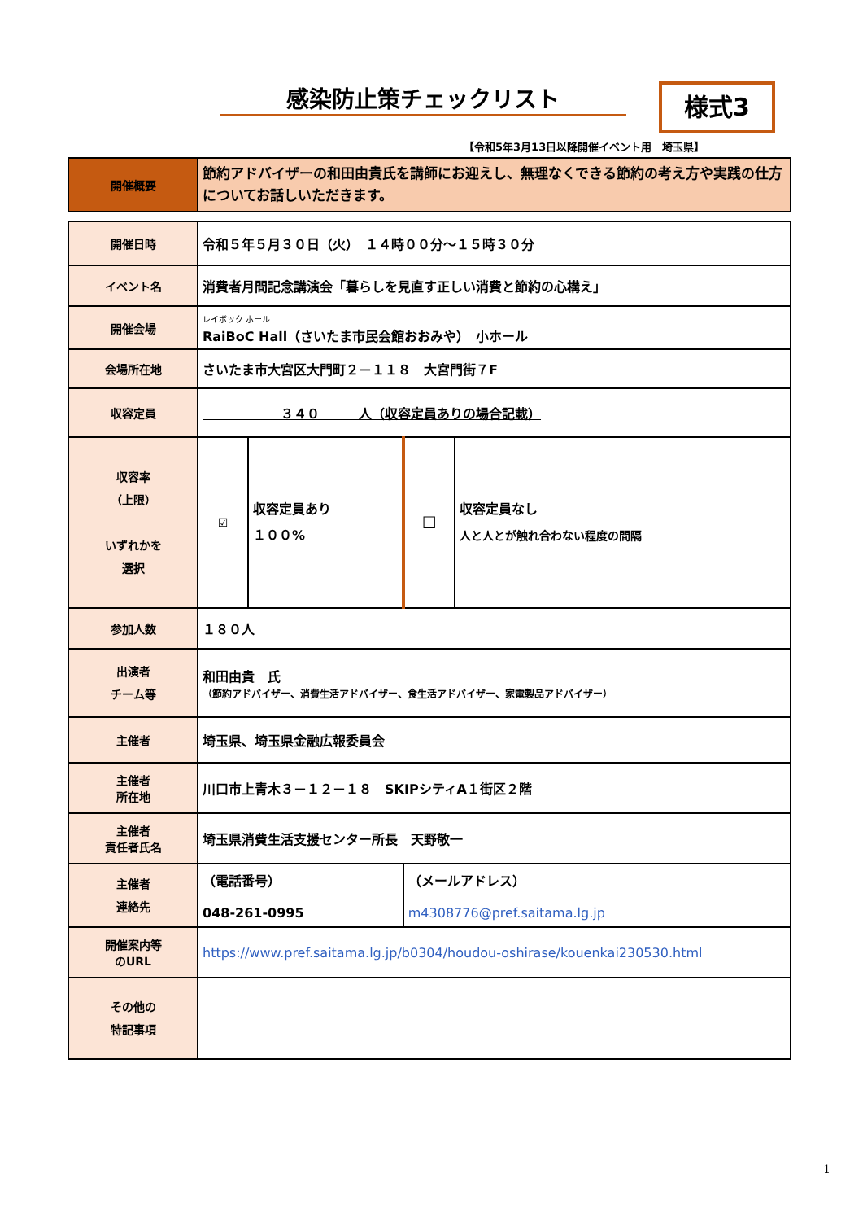感染防止策チェックリスト 様式3
【令和5年3月13日以降開催イベント用　埼玉県】
| 開催概要 | 節約アドバイザーの和田由貴氏を講師にお迎えし、無理なくできる節約の考え方や実践の仕方についてお話しいただきます。 |
| 開催日時 | 令和５年５月３０日（火） １４時００分～１５時３０分 | | | |
| イベント名 | 消費者月間記念講演会「暮らしを見直す正しい消費と節約の心構え」 | | | |
| 開催会場 | レイボック ホール RaiBoC Hall（さいたま市民会館おおみや） 小ホール | | | |
| 会場所在地 | さいたま市大宮区大門町２－１１８ 大宮門街７F | | | |
| 収容定員 | ３４０ 人（収容定員ありの場合記載） | | | |
| 収容率 （上限） いずれかを 選択 | ☑ | 収容定員あり １００% | ☐ | 収容定員なし 人と人とが触れ合わない程度の間隔 |
| 参加人数 | １８０人 | | | |
| 出演者 チーム等 | 和田由貴 氏 （節約アドバイザー、消費生活アドバイザー、食生活アドバイザー、家電製品アドバイザー） | | | |
| 主催者 | 埼玉県、埼玉県金融広報委員会 | | | |
| 主催者 所在地 | 川口市上青木３－１２－１８ SKIPシティA１街区２階 | | | |
| 主催者 責任者氏名 | 埼玉県消費生活支援センター所長 天野敬一 | | | |
| 主催者 連絡先 | （電話番号） 048-261-0995 | | （メールアドレス） m4308776@pref.saitama.lg.jp | |
| 開催案内等 のURL | https://www.pref.saitama.lg.jp/b0304/houdou-oshirase/kouenkai230530.html | | | |
| その他の 特記事項 | | | | |
1